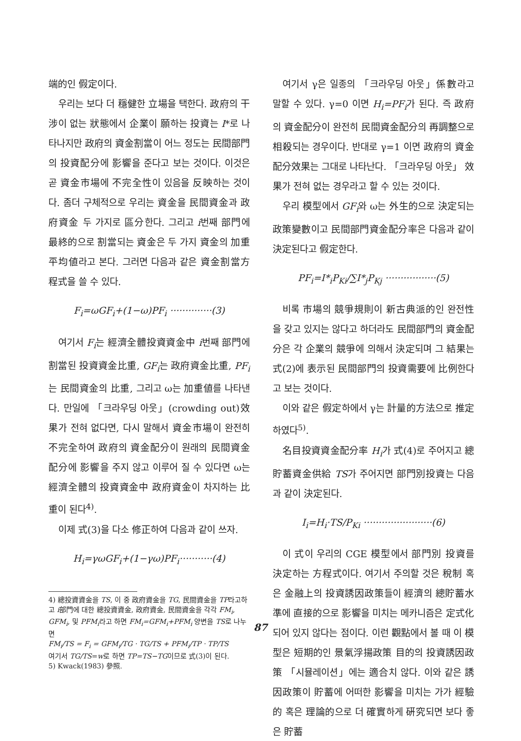端的인 假定이다.
우리는 보다 더 穩健한 立場을 택한다. 政府의 干涉이 없는 狀態에서 企業이 願하는 投資는 I*로 나타나지만 政府의 資金割當이 어느 정도는 民間部門의 投資配分에 影響을 준다고 보는 것이다. 이것은 곧 資金市場에 不完全性이 있음을 反映하는 것이다. 좀더 구체적으로 우리는 資金을 民間資金과 政府資金 두 가지로 區分한다. 그리고 i번째 部門에 最終的으로 割當되는 資金은 두 가지 資金의 加重 平均値라고 본다. 그러면 다음과 같은 資金割當方程式을 쓸 수 있다.
F<sub>i</sub>=ωGF<sub>i</sub>+(1−ω)PF<sub>i</sub> ··············(3)
여기서 F<sub>i</sub>는 經濟全體投資資金中 i번째 部門에 割當된 投資資金比重, GF<sub>i</sub>는 政府資金比重, PF<sub>i</sub>는 民間資金의 比重, 그리고 ω는 加重値를 나타낸다. 만일에 「크라우딩 아웃」(crowding out)效果가 전혀 없다면, 다시 말해서 資金市場이 완전히 不完全하여 政府의 資金配分이 원래의 民間資金配分에 影響을 주지 않고 이루어 질 수 있다면 ω는 經濟全體의 投資資金中 政府資金이 차지하는 比重이 된다<sup>4)</sup>.
이제 式(3)을 다소 修正하여 다음과 같이 쓰자.
H<sub>i</sub>=γωGF<sub>i</sub>+(1−γω)PF<sub>i</sub>···········(4)
4) 總投資資金을 TS, 이 중 政府資金을 TG, 民間資金을 TP라고하고 i部門에 대한 總投資資金, 政府資金, 民間資金을 각각 FM<sub>i</sub>, GFM<sub>i</sub>, 및 PFM<sub>i</sub>라고 하면 FM<sub>i</sub>=GFM<sub>i</sub>+PFM<sub>i</sub> 양변을 TS로 나누면
FM<sub>i</sub>/TS = F<sub>i</sub> = GFM<sub>i</sub>/TG · TG/TS + PFM<sub>i</sub>/TP · TP/TS
여기서 TG/TS=w로 하면 TP=TS−TG이므로 式(3)이 된다.
5) Kwack(1983) 參照.
여기서 γ은 일종의 「크라우딩 아웃」係數라고 말할 수 있다. γ=0 이면 H<sub>i</sub>=PF<sub>i</sub>가 된다. 즉 政府의 資金配分이 완전히 民間資金配分의 再調整으로 相殺되는 경우이다. 반대로 γ=1 이면 政府의 資金配分效果는 그대로 나타난다. 「크라우딩 아웃」 效果가 전혀 없는 경우라고 할 수 있는 것이다.
우리 模型에서 GF<sub>i</sub>와 ω는 外生的으로 決定되는 政策變數이고 民間部門資金配分率은 다음과 같이 決定된다고 假定한다.
PF<sub>i</sub>=I*<sub>i</sub>P<sub>Ki</sub>/∑I*<sub>j</sub>P<sub>Kj</sub> ·················(5)
비록 市場의 競爭規則이 新古典派的인 완전性을 갖고 있지는 않다고 하더라도 民間部門의 資金配分은 각 企業의 競爭에 의해서 決定되며 그 結果는 式(2)에 表示된 民間部門의 投資需要에 比例한다고 보는 것이다.
이와 같은 假定하에서 γ는 計量的方法으로 推定하였다<sup>5)</sup>.
名目投資資金配分率 H<sub>i</sub>가 式(4)로 주어지고 總貯蓄資金供給 TS가 주어지면 部門別投資는 다음과 같이 決定된다.
I<sub>i</sub>=H<sub>i</sub>·TS/P<sub>Ki</sub> ·······················(6)
이 式이 우리의 CGE 模型에서 部門別 投資를 決定하는 方程式이다. 여기서 주의할 것은 稅制 혹은 金融上의 投資誘因政策들이 經濟의 總貯蓄水準에 直接的으로 影響을 미치는 메카니즘은 定式化되어 있지 않다는 점이다. 이런 觀點에서 볼 때 이 模型은 短期的인 景氣浮揚政策 目的의 投資誘因政策 「시뮬레이션」에는 適合치 않다. 이와 같은 誘因政策이 貯蓄에 어떠한 影響을 미치는 가가 經驗的 혹은 理論的으로 더 確實하게 硏究되면 보다 좋은 貯蓄
87